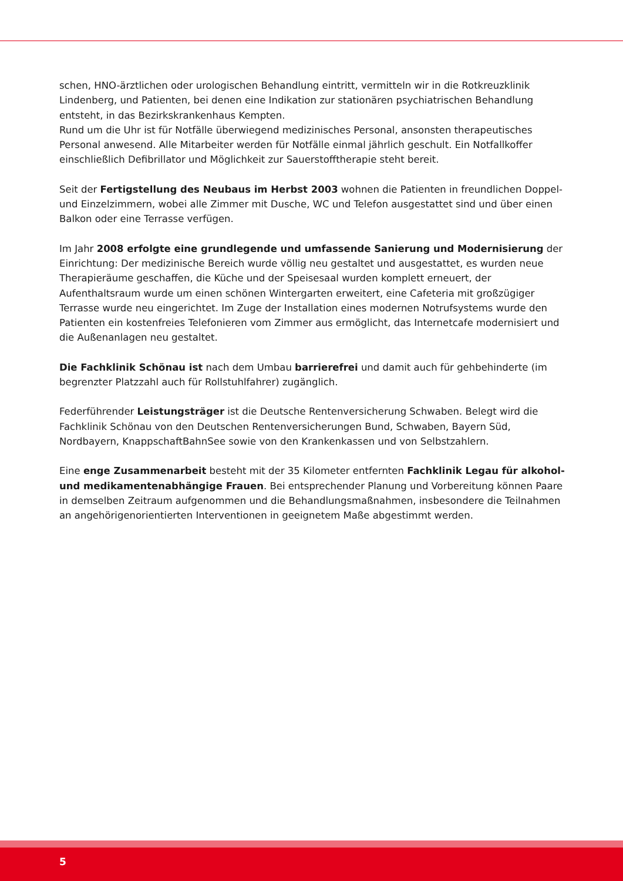schen, HNO-ärztlichen oder urologischen Behandlung eintritt, vermitteln wir in die Rotkreuzklinik Lindenberg, und Patienten, bei denen eine Indikation zur stationären psychiatrischen Behandlung entsteht, in das Bezirkskrankenhaus Kempten.
Rund um die Uhr ist für Notfälle überwiegend medizinisches Personal, ansonsten therapeutisches Personal anwesend. Alle Mitarbeiter werden für Notfälle einmal jährlich geschult. Ein Notfallkoffer einschließlich Defibrillator und Möglichkeit zur Sauerstofftherapie steht bereit.
Seit der Fertigstellung des Neubaus im Herbst 2003 wohnen die Patienten in freundlichen Doppel- und Einzelzimmern, wobei alle Zimmer mit Dusche, WC und Telefon ausgestattet sind und über einen Balkon oder eine Terrasse verfügen.
Im Jahr 2008 erfolgte eine grundlegende und umfassende Sanierung und Modernisierung der Einrichtung: Der medizinische Bereich wurde völlig neu gestaltet und ausgestattet, es wurden neue Therapieräume geschaffen, die Küche und der Speisesaal wurden komplett erneuert, der Aufenthaltsraum wurde um einen schönen Wintergarten erweitert, eine Cafeteria mit großzügiger Terrasse wurde neu eingerichtet. Im Zuge der Installation eines modernen Notrufsystems wurde den Patienten ein kostenfreies Telefonieren vom Zimmer aus ermöglicht, das Internetcafe modernisiert und die Außenanlagen neu gestaltet.
Die Fachklinik Schönau ist nach dem Umbau barrierefrei und damit auch für gehbehinderte (im begrenzter Platzzahl auch für Rollstuhlfahrer) zugänglich.
Federführender Leistungsträger ist die Deutsche Rentenversicherung Schwaben. Belegt wird die Fachklinik Schönau von den Deutschen Rentenversicherungen Bund, Schwaben, Bayern Süd, Nordbayern, KnappschaftBahnSee sowie von den Krankenkassen und von Selbstzahlern.
Eine enge Zusammenarbeit besteht mit der 35 Kilometer entfernten Fachklinik Legau für alkohol- und medikamentenabhängige Frauen. Bei entsprechender Planung und Vorbereitung können Paare in demselben Zeitraum aufgenommen und die Behandlungsmaßnahmen, insbesondere die Teilnahmen an angehörigenorientierten Interventionen in geeignetem Maße abgestimmt werden.
5